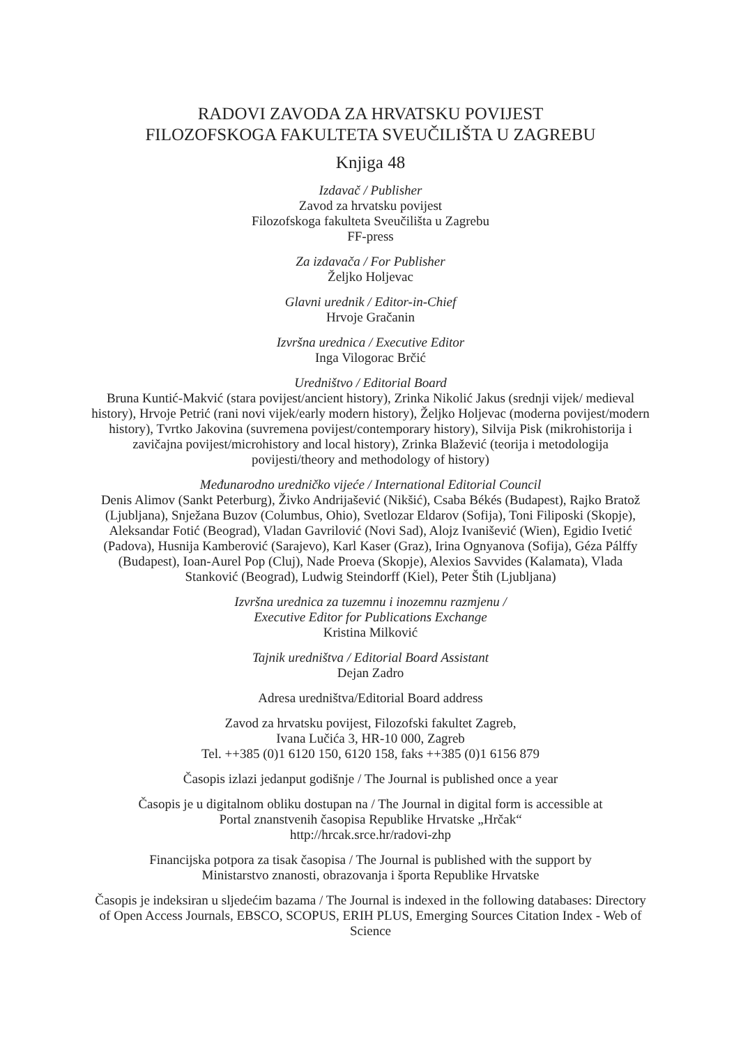RADOVI ZAVODA ZA HRVATSKU POVIJEST
FILOZOFSKOGA FAKULTETA SVEUČILIŠTA U ZAGREBU
Knjiga 48
Izdavač / Publisher
Zavod za hrvatsku povijest
Filozofskoga fakulteta Sveučilišta u Zagrebu
FF-press
Za izdavača / For Publisher
Željko Holjevac
Glavni urednik / Editor-in-Chief
Hrvoje Gračanin
Izvršna urednica / Executive Editor
Inga Vilogorac Brčić
Uredništvo / Editorial Board
Bruna Kuntić-Makvić (stara povijest/ancient history), Zrinka Nikolić Jakus (srednji vijek/ medieval history), Hrvoje Petrić (rani novi vijek/early modern history), Željko Holjevac (moderna povijest/modern history), Tvrtko Jakovina (suvremena povijest/contemporary history), Silvija Pisk (mikrohistorija i zavičajna povijest/microhistory and local history), Zrinka Blažević (teorija i metodologija povijesti/theory and methodology of history)
Međunarodno uredničko vijeće / International Editorial Council
Denis Alimov (Sankt Peterburg), Živko Andrijašević (Nikšić), Csaba Békés (Budapest), Rajko Bratož (Ljubljana), Snježana Buzov (Columbus, Ohio), Svetlozar Eldarov (Sofija), Toni Filiposki (Skopje), Aleksandar Fotić (Beograd), Vladan Gavrilović (Novi Sad), Alojz Ivanišević (Wien), Egidio Ivetić (Padova), Husnija Kamberović (Sarajevo), Karl Kaser (Graz), Irina Ognyanova (Sofija), Géza Pálffy (Budapest), Ioan-Aurel Pop (Cluj), Nade Proeva (Skopje), Alexios Savvides (Kalamata), Vlada Stanković (Beograd), Ludwig Steindorff (Kiel), Peter Štih (Ljubljana)
Izvršna urednica za tuzemnu i inozemnu razmjenu /
Executive Editor for Publications Exchange
Kristina Milković
Tajnik uredništva / Editorial Board Assistant
Dejan Zadro
Adresa uredništva/Editorial Board address
Zavod za hrvatsku povijest, Filozofski fakultet Zagreb,
Ivana Lučića 3, HR-10 000, Zagreb
Tel. ++385 (0)1 6120 150, 6120 158, faks ++385 (0)1 6156 879
Časopis izlazi jedanput godišnje / The Journal is published once a year
Časopis je u digitalnom obliku dostupan na / The Journal in digital form is accessible at
Portal znanstvenih časopisa Republike Hrvatske „Hrčak“
http://hrcak.srce.hr/radovi-zhp
Financijska potpora za tisak časopisa / The Journal is published with the support by
Ministarstvo znanosti, obrazovanja i športa Republike Hrvatske
Časopis je indeksiran u sljedećim bazama / The Journal is indexed in the following databases: Directory of Open Access Journals, EBSCO, SCOPUS, ERIH PLUS, Emerging Sources Citation Index - Web of Science